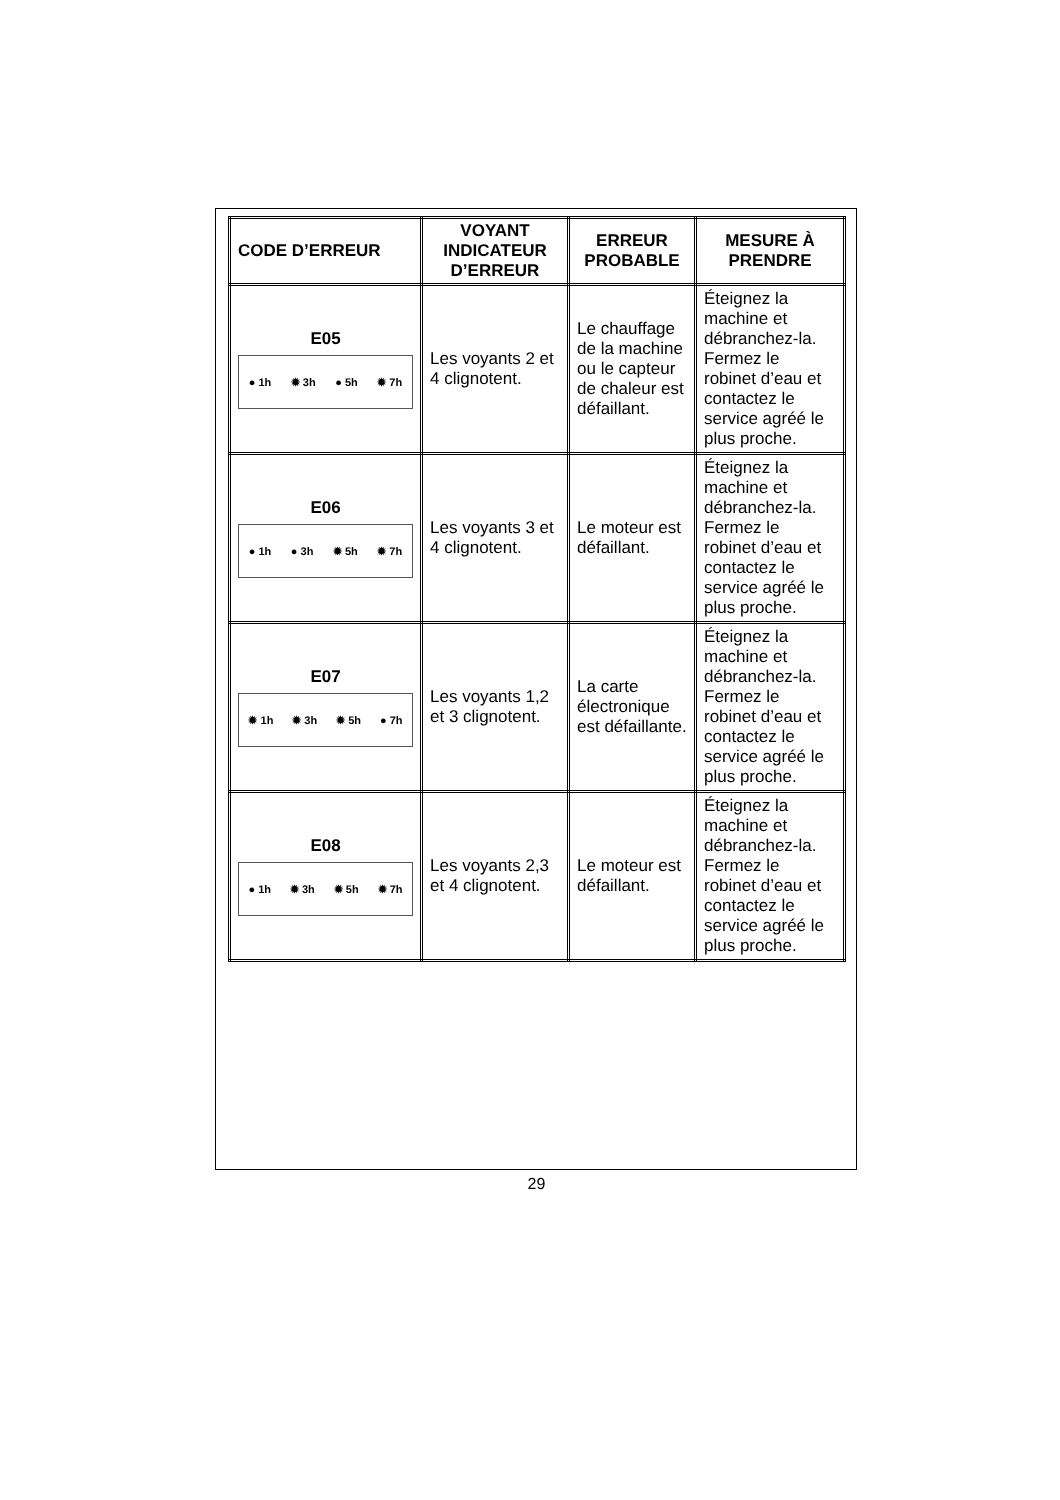| CODE D’ERREUR | VOYANT INDICATEUR D’ERREUR | ERREUR PROBABLE | MESURE À PRENDRE |
| --- | --- | --- | --- |
| E05 ● 1h ✹ 3h ● 5h ✹ 7h | Les voyants 2 et 4 clignotent. | Le chauffage de la machine ou le capteur de chaleur est défaillant. | Éteignez la machine et débranchez-la. Fermez le robinet d’eau et contactez le service agréé le plus proche. |
| E06 ● 1h ● 3h ✹ 5h ✹ 7h | Les voyants 3 et 4 clignotent. | Le moteur est défaillant. | Éteignez la machine et débranchez-la. Fermez le robinet d’eau et contactez le service agréé le plus proche. |
| E07 ✹ 1h ✹ 3h ✹ 5h ● 7h | Les voyants 1,2 et 3 clignotent. | La carte électronique est défaillante. | Éteignez la machine et débranchez-la. Fermez le robinet d’eau et contactez le service agréé le plus proche. |
| E08 ● 1h ✹ 3h ✹ 5h ✹ 7h | Les voyants 2,3 et 4 clignotent. | Le moteur est défaillant. | Éteignez la machine et débranchez-la. Fermez le robinet d’eau et contactez le service agréé le plus proche. |
29